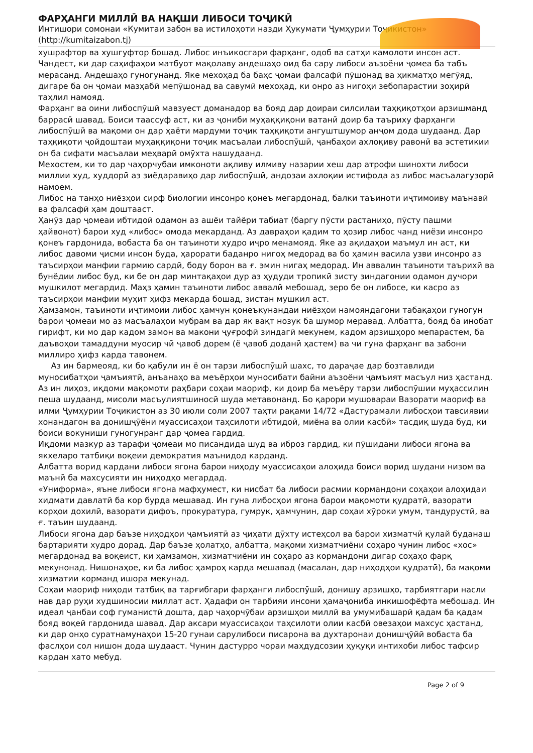ФАРҲАНГИ МИЛЛӢ ВА НАҚШИ ЛИБОСИ ТОҶИКӢ
Интишори сомонаи «Кумитаи забон ва истилоҳоти назди Ҳукумати Ҷумҳурии Тоҷикистон» (http://kumitaizabon.tj)
хушрафтор ва хушгуфтор бошад. Либос инъикосгари фарҳанг, одоб ва сатҳи камолоти инсон аст. Чандест, ки дар саҳифаҳои матбуот мақолаву андешаҳо оид ба сару либоси аъзоёни ҷомеа ба табъ мерасанд. Андешаҳо гуногунанд. Яке мехоҳад ба баҳс ҷомаи фалсафӣ пӯшонад ва ҳикматҳо мегӯяд, дигаре ба он ҷомаи мазҳабӣ мепӯшонад ва савумӣ мехоҳад, ки онро аз нигоҳи зебопарастии зоҳирӣ таҳлил намояд.
Фарҳанг ва оини либоспӯшӣ мавзуест доманадор ва бояд дар доираи силсилаи таҳқиқотҳои арзишманд баррасӣ шавад. Боиси таассуф аст, ки аз ҷониби муҳаққиқони ватанӣ доир ба таъриху фарҳанги либоспӯшӣ ва мақоми он дар ҳаёти мардуми тоҷик таҳқиқоти ангуштшумор анҷом дода шудаанд. Дар таҳқиқоти ҷойдоштаи муҳаққиқони тоҷик масъалаи либоспӯшӣ, ҷанбаҳои ахлоқиву равонӣ ва эстетикии он ба сифати масъалаи меҳварӣ омӯхта нашудаанд.
Мехостем, ки то дар чаҳорчубаи имконоти ақливу илмиву назарии хеш дар атрофи шинохти либоси миллии худ, худдорӣ аз зиёдаравиҳо дар либоспӯшӣ, андозаи ахлоқии истифода аз либос масъалагузорӣ намоем.
Либос на танҳо ниёзҳои сирф биологии инсонро қонеъ мегардонад, балки таъиноти иҷтимоиву маънавӣ ва фалсафӣ ҳам доштааст.
Ҳанӯз дар ҷомеаи ибтидоӣ одамон аз ашёи тайёри табиат (баргу пӯсти растаниҳо, пӯсту пашми ҳайвонот) барои худ «либос» омода мекарданд. Аз давраҳои қадим то ҳозир либос чанд ниёзи инсонро қонеъ гардонида, вобаста ба он таъиноти худро иҷро менамояд. Яке аз ақидаҳои маъмул ин аст, ки либос давоми ҷисми инсон буда, ҳарорати баданро нигоҳ медорад ва бо ҳамин васила узви инсонро аз таъсирҳои манфии гармию сардӣ, боду борон ва ғ. эмин нигаҳ медорад. Ин аввалин таъиноти таърихӣ ва бунёдии либос буд, ки бе он дар минтақаҳои дур аз ҳудуди тропикӣ зисту зиндагонии одамон дучори мушкилот мегардид. Маҳз ҳамин таъиноти либос аввалӣ мебошад, зеро бе он либосе, ки касро аз таъсирҳои манфии муҳит ҳифз мекарда бошад, зистан мушкил аст.
Ҳамзамон, таъиноти иҷтимоии либос ҳамчун қонеъкунандаи ниёзҳои намояндагони табақаҳои гуногун барои ҷомеаи мо аз масъалаҳои мубрам ва дар як вақт нозук ба шумор меравад. Албатта, бояд ба инобат гирифт, ки мо дар кадом замон ва макони ҷуғрофӣ зиндагӣ мекунем, кадом арзишҳоро мепарастем, ба даъвоҳои тамаддуни муосир чӣ ҷавоб дорем (ё ҷавоб доданӣ ҳастем) ва чи гуна фарҳанг ва забони миллиро ҳифз карда тавонем.
Аз ин бармеояд, ки бо қабули ин ё он тарзи либоспӯшӣ шахс, то дараҷае дар бозтавлиди муносибатҳои ҷамъиятӣ, анъанаҳо ва меъёрҳои муносибати байни аъзоёни ҷамъият масъул низ ҳастанд. Аз ин лиҳоз, иқдоми мақомоти раҳбари соҳаи маориф, ки доир ба меъёру тарзи либоспӯшии муҳассилин пеша шудаанд, мисоли масъулиятшиносӣ шуда метавонанд. Бо қарори мушовараи Вазорати маориф ва илми Ҷумҳурии Тоҷикистон аз 30 июли соли 2007 таҳти рақами 14/72 «Дастурамали либосҳои тавсиявии хонандагон ва донишҷӯёни муассисаҳои таҳсилоти ибтидоӣ, миёна ва олии касбӣ» тасдиқ шуда буд, ки боиси вокуниши гуногунранг дар ҷомеа гардид.
Иқдоми мазкур аз тарафи ҷомеаи мо писандида шуд ва иброз гардид, ки пӯшидани либоси ягона ва якхеларо татбиқи воқеии демократия маънидод карданд.
Албатта ворид кардани либоси ягона барои ниҳоду муассисаҳои алоҳида боиси ворид шудани низом ва маънӣ ба махсусияти ин ниҳодҳо мегардад.
«Униформа», яъне либоси ягона мафҳумест, ки нисбат ба либоси расмии кормандони соҳаҳои алоҳидаи хидмати давлатӣ ба кор бурда мешавад. Ин гуна либосҳои ягона барои мақомоти қудратӣ, вазорати корҳои дохилӣ, вазорати дифоъ, прокуратура, гумрук, ҳамчунин, дар соҳаи хӯроки умум, тандурустӣ, ва ғ. таъин шудаанд.
Либоси ягона дар баъзе ниҳодҳои ҷамъиятӣ аз ҷиҳати дӯхту истеҳсол ва барои хизматчӣ қулай буданаш бартарияти худро дорад. Дар баъзе ҳолатҳо, албатта, мақоми хизматчиёни соҳаро чунин либос «хос» мегардонад ва воқеист, ки ҳамзамон, хизматчиёни ин соҳаро аз кормандони дигар соҳаҳо фарқ мекунонад. Нишонаҳое, ки ба либос ҳамроҳ карда мешавад (масалан, дар ниҳодҳои қудратӣ), ба мақоми хизматии корманд ишора мекунад.
Соҳаи маориф ниҳоди татбиқ ва тарғибгари фарҳанги либоспӯшӣ, донишу арзишҳо, тарбиятгари насли нав дар руҳи худшиносии миллат аст. Ҳадафи он тарбияи инсони ҳамаҷониба инкишофёфта мебошад. Ин идеал ҷанбаи соф гуманистӣ дошта, дар чаҳорчӯбаи арзишҳои миллӣ ва умумибашарӣ қадам ба қадам бояд воқеӣ гардонида шавад. Дар аксари муассисаҳои таҳсилоти олии касбӣ овезаҳои махсус ҳастанд, ки дар онҳо суратнамунаҳои 15-20 гунаи сарулибоси писарона ва духтаронаи донишҷӯйӣ вобаста ба фаслҳои сол нишон дода шудааст. Чунин дастурро чораи маҳдудсозии ҳуқуқи интихоби либос тафсир кардан хато мебуд.
Page 2 of 9